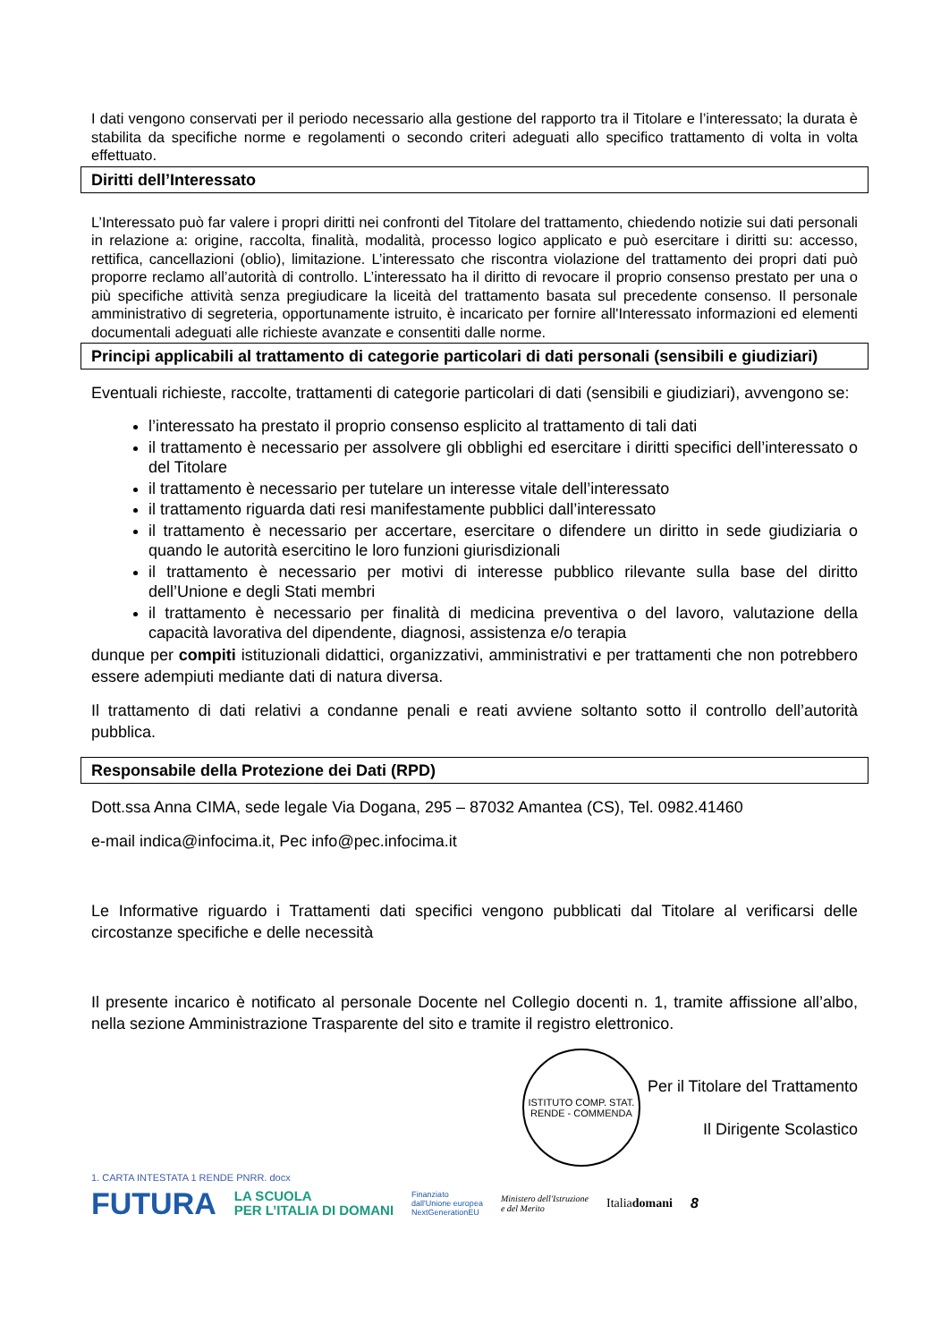I dati vengono conservati per il periodo necessario alla gestione del rapporto tra il Titolare e l’interessato; la durata è stabilita da specifiche norme e regolamenti o secondo criteri adeguati allo specifico trattamento di volta in volta effettuato.
Diritti dell’Interessato
L’Interessato può far valere i propri diritti nei confronti del Titolare del trattamento, chiedendo notizie sui dati personali in relazione a: origine, raccolta, finalità, modalità, processo logico applicato e può esercitare i diritti su: accesso, rettifica, cancellazioni (oblio), limitazione. L’interessato che riscontra violazione del trattamento dei propri dati può proporre reclamo all’autorità di controllo. L’interessato ha il diritto di revocare il proprio consenso prestato per una o più specifiche attività senza pregiudicare la liceità del trattamento basata sul precedente consenso. Il personale amministrativo di segreteria, opportunamente istruito, è incaricato per fornire all'Interessato informazioni ed elementi documentali adeguati alle richieste avanzate e consentiti dalle norme.
Principi applicabili al trattamento di categorie particolari di dati personali (sensibili e giudiziari)
Eventuali richieste, raccolte, trattamenti di categorie particolari di dati (sensibili e giudiziari), avvengono se:
l’interessato ha prestato il proprio consenso esplicito al trattamento di tali dati
il trattamento è necessario per assolvere gli obblighi ed esercitare i diritti specifici dell’interessato o del Titolare
il trattamento è necessario per tutelare un interesse vitale dell’interessato
il trattamento riguarda dati resi manifestamente pubblici dall’interessato
il trattamento è necessario per accertare, esercitare o difendere un diritto in sede giudiziaria o quando le autorità esercitino le loro funzioni giurisdizionali
il trattamento è necessario per motivi di interesse pubblico rilevante sulla base del diritto dell’Unione e degli Stati membri
il trattamento è necessario per finalità di medicina preventiva o del lavoro, valutazione della capacità lavorativa del dipendente, diagnosi, assistenza e/o terapia
dunque per compiti istituzionali didattici, organizzativi, amministrativi e per trattamenti che non potrebbero essere adempiuti mediante dati di natura diversa.
Il trattamento di dati relativi a condanne penali e reati avviene soltanto sotto il controllo dell’autorità pubblica.
Responsabile della Protezione dei Dati (RPD)
Dott.ssa Anna CIMA, sede legale Via Dogana, 295 – 87032 Amantea (CS), Tel. 0982.41460
e-mail indica@infocima.it, Pec info@pec.infocima.it
Le Informative riguardo i Trattamenti dati specifici vengono pubblicati dal Titolare al verificarsi delle circostanze specifiche e delle necessità
Il presente incarico è notificato al personale Docente nel Collegio docenti n. 1, tramite affissione all’albo, nella sezione Amministrazione Trasparente del sito e tramite il registro elettronico.
ISTITUTO COMP. STAT. RENDE - COMMENDA
Per il Titolare del Trattamento
Il Dirigente Scolastico
1. CARTA INTESTATA 1 RENDE PNRR. docx
FUTURA LA SCUOLA
PER L’ITALIA DI DOMANI Finanziato
dall'Unione europea
NextGenerationEU Ministero dell'Istruzione
e del Merito Italiadomani 8